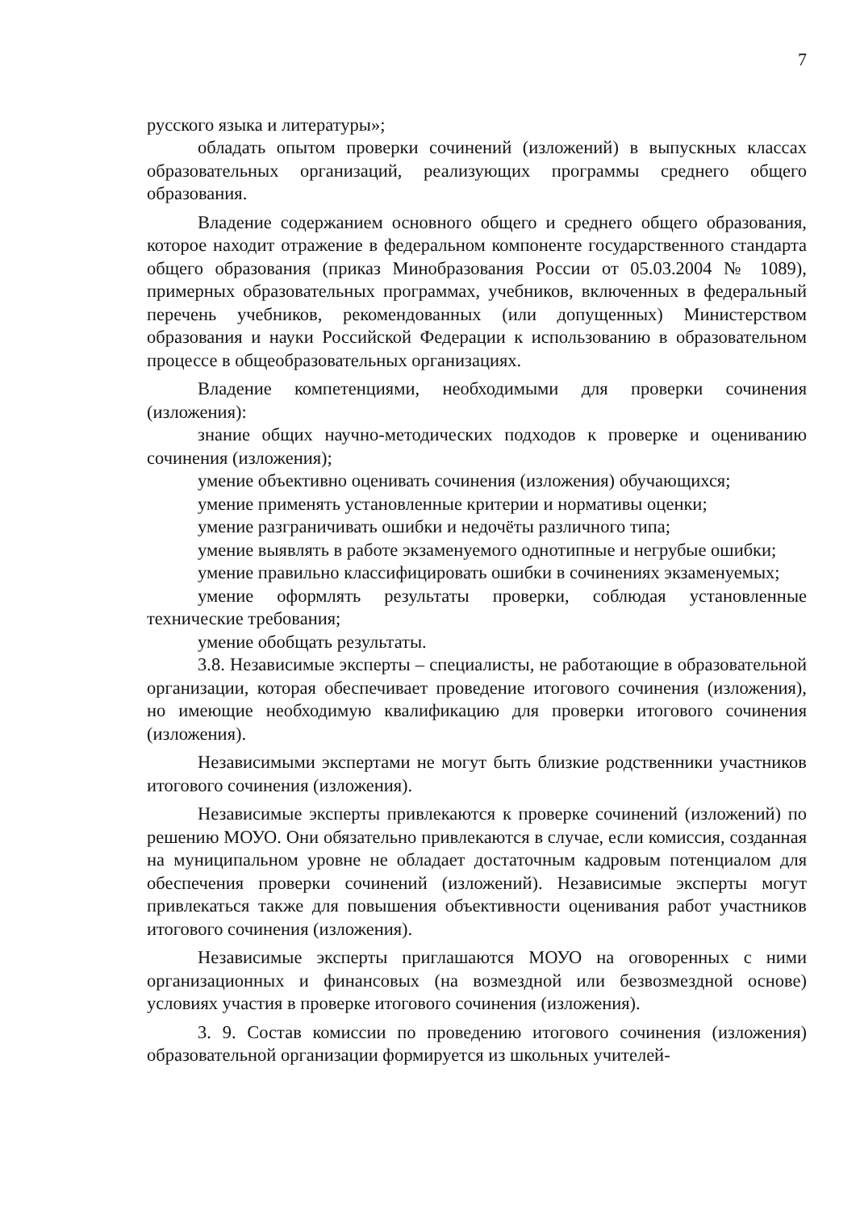7
русского языка и литературы»;
обладать опытом проверки сочинений (изложений) в выпускных классах образовательных организаций, реализующих программы среднего общего образования.
Владение содержанием основного общего и среднего общего образования, которое находит отражение в федеральном компоненте государственного стандарта общего образования (приказ Минобразования России от 05.03.2004 № 1089), примерных образовательных программах, учебников, включенных в федеральный перечень учебников, рекомендованных (или допущенных) Министерством образования и науки Российской Федерации к использованию в образовательном процессе в общеобразовательных организациях.
Владение компетенциями, необходимыми для проверки сочинения (изложения):
знание общих научно-методических подходов к проверке и оцениванию сочинения (изложения);
умение объективно оценивать сочинения (изложения) обучающихся;
умение применять установленные критерии и нормативы оценки;
умение разграничивать ошибки и недочёты различного типа;
умение выявлять в работе экзаменуемого однотипные и негрубые ошибки;
умение правильно классифицировать ошибки в сочинениях экзаменуемых;
умение оформлять результаты проверки, соблюдая установленные технические требования;
умение обобщать результаты.
3.8. Независимые эксперты – специалисты, не работающие в образовательной организации, которая обеспечивает проведение итогового сочинения (изложения), но имеющие необходимую квалификацию для проверки итогового сочинения (изложения).
Независимыми экспертами не могут быть близкие родственники участников итогового сочинения (изложения).
Независимые эксперты привлекаются к проверке сочинений (изложений) по решению МОУО. Они обязательно привлекаются в случае, если комиссия, созданная на муниципальном уровне не обладает достаточным кадровым потенциалом для обеспечения проверки сочинений (изложений). Независимые эксперты могут привлекаться также для повышения объективности оценивания работ участников итогового сочинения (изложения).
Независимые эксперты приглашаются МОУО на оговоренных с ними организационных и финансовых (на возмездной или безвозмездной основе) условиях участия в проверке итогового сочинения (изложения).
3. 9. Состав комиссии по проведению итогового сочинения (изложения) образовательной организации формируется из школьных учителей-